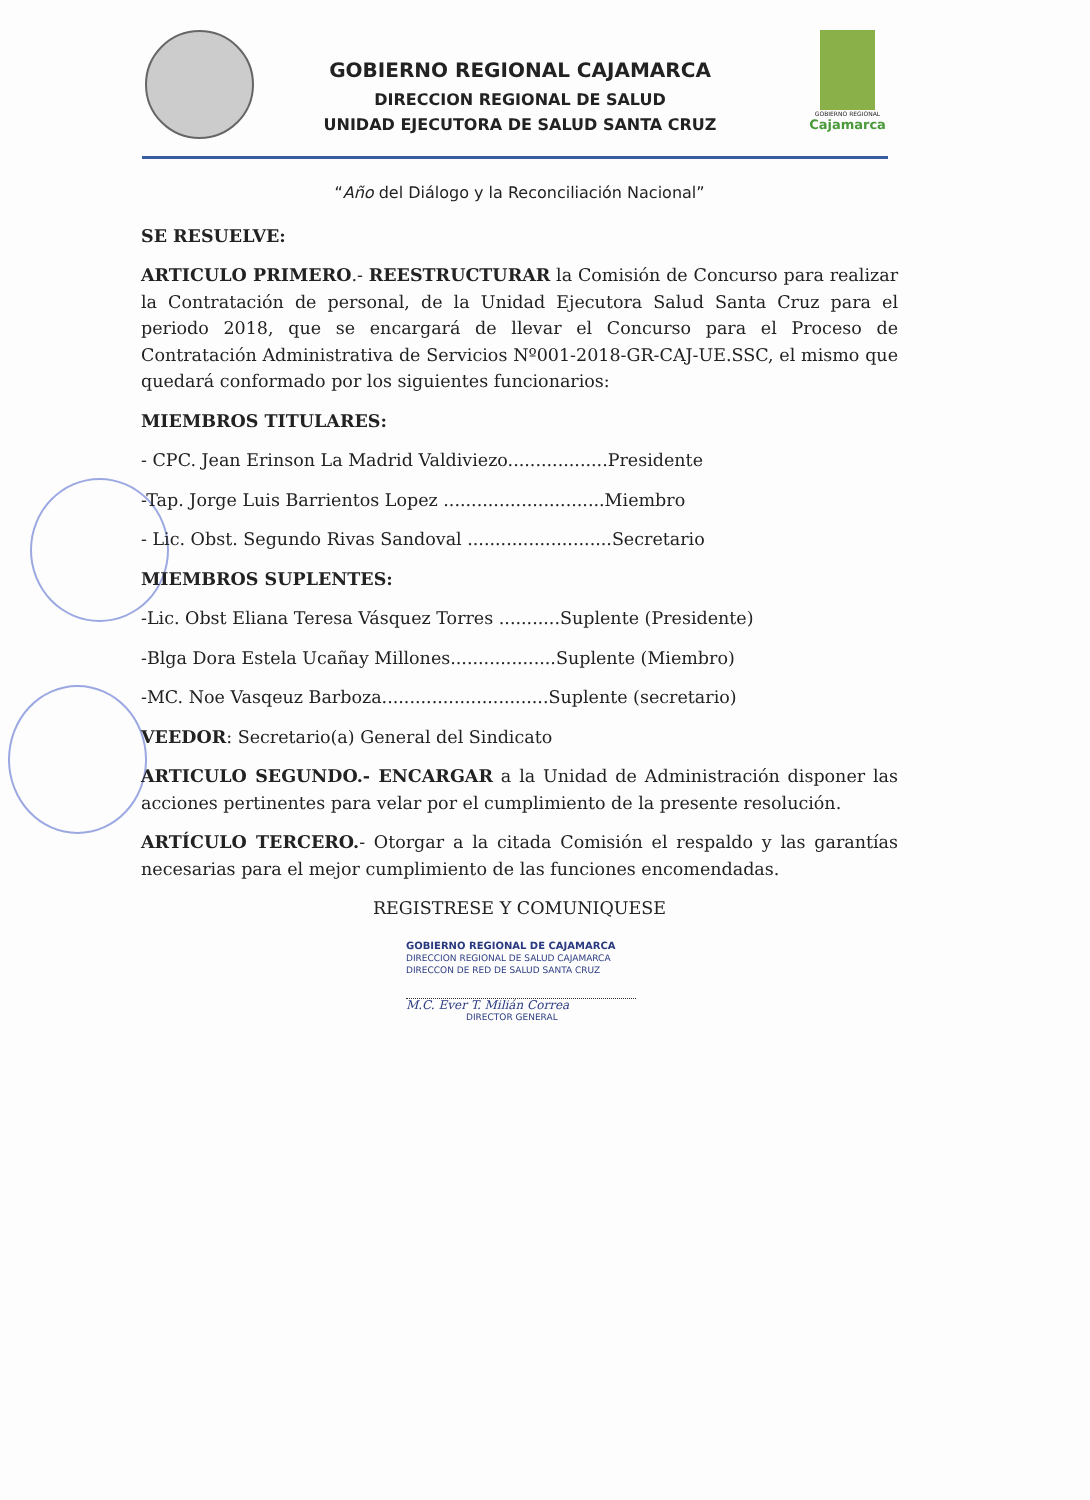GOBIERNO REGIONAL
Cajamarca
GOBIERNO REGIONAL CAJAMARCA
DIRECCION REGIONAL DE SALUD
UNIDAD EJECUTORA DE SALUD SANTA CRUZ
“Año del Diálogo y la Reconciliación Nacional”
SE RESUELVE:
ARTICULO PRIMERO.- REESTRUCTURAR la Comisión de Concurso para realizar la Contratación de personal, de la Unidad Ejecutora Salud Santa Cruz para el periodo 2018, que se encargará de llevar el Concurso para el Proceso de Contratación Administrativa de Servicios Nº001-2018-GR-CAJ-UE.SSC, el mismo que quedará conformado por los siguientes funcionarios:
MIEMBROS TITULARES:
- CPC. Jean Erinson La Madrid Valdiviezo..................Presidente
-Tap. Jorge Luis Barrientos Lopez .............................Miembro
- Lic. Obst. Segundo Rivas Sandoval ..........................Secretario
MIEMBROS SUPLENTES:
-Lic. Obst Eliana Teresa Vásquez Torres ...........Suplente (Presidente)
-Blga Dora Estela Ucañay Millones...................Suplente (Miembro)
-MC. Noe Vasqeuz Barboza..............................Suplente (secretario)
VEEDOR: Secretario(a) General del Sindicato
ARTICULO SEGUNDO.- ENCARGAR a la Unidad de Administración disponer las acciones pertinentes para velar por el cumplimiento de la presente resolución.
ARTÍCULO TERCERO.- Otorgar a la citada Comisión el respaldo y las garantías necesarias para el mejor cumplimiento de las funciones encomendadas.
REGISTRESE Y COMUNIQUESE
GOBIERNO REGIONAL DE CAJAMARCA
DIRECCION REGIONAL DE SALUD CAJAMARCA
DIRECCON DE RED DE SALUD SANTA CRUZ
M.C. Ever T. Milián Correa
DIRECTOR GENERAL